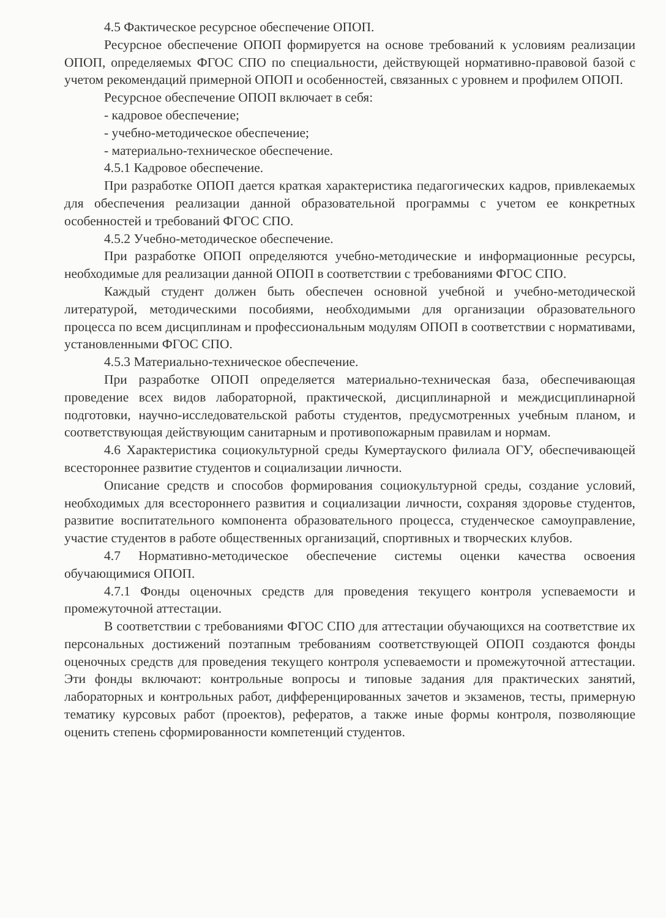4.5 Фактическое ресурсное обеспечение ОПОП.
Ресурсное обеспечение ОПОП формируется на основе требований к условиям реализации ОПОП, определяемых ФГОС СПО по специальности, действующей нормативно-правовой базой с учетом рекомендаций примерной ОПОП и особенностей, связанных с уровнем и профилем ОПОП.
Ресурсное обеспечение ОПОП включает в себя:
- кадровое обеспечение;
- учебно-методическое обеспечение;
- материально-техническое обеспечение.
4.5.1 Кадровое обеспечение.
При разработке ОПОП дается краткая характеристика педагогических кадров, привлекаемых для обеспечения реализации данной образовательной программы с учетом ее конкретных особенностей и требований ФГОС СПО.
4.5.2 Учебно-методическое обеспечение.
При разработке ОПОП определяются учебно-методические и информационные ресурсы, необходимые для реализации данной ОПОП в соответствии с требованиями ФГОС СПО.
Каждый студент должен быть обеспечен основной учебной и учебно-методической литературой, методическими пособиями, необходимыми для организации образовательного процесса по всем дисциплинам и профессиональным модулям ОПОП в соответствии с нормативами, установленными ФГОС СПО.
4.5.3 Материально-техническое обеспечение.
При разработке ОПОП определяется материально-техническая база, обеспечивающая проведение всех видов лабораторной, практической, дисциплинарной и междисциплинарной подготовки, научно-исследовательской работы студентов, предусмотренных учебным планом, и соответствующая действующим санитарным и противопожарным правилам и нормам.
4.6 Характеристика социокультурной среды Кумертауского филиала ОГУ, обеспечивающей всестороннее развитие студентов и социализации личности.
Описание средств и способов формирования социокультурной среды, создание условий, необходимых для всестороннего развития и социализации личности, сохраняя здоровье студентов, развитие воспитательного компонента образовательного процесса, студенческое самоуправление, участие студентов в работе общественных организаций, спортивных и творческих клубов.
4.7 Нормативно-методическое обеспечение системы оценки качества освоения обучающимися ОПОП.
4.7.1 Фонды оценочных средств для проведения текущего контроля успеваемости и промежуточной аттестации.
В соответствии с требованиями ФГОС СПО для аттестации обучающихся на соответствие их персональных достижений поэтапным требованиям соответствующей ОПОП создаются фонды оценочных средств для проведения текущего контроля успеваемости и промежуточной аттестации. Эти фонды включают: контрольные вопросы и типовые задания для практических занятий, лабораторных и контрольных работ, дифференцированных зачетов и экзаменов, тесты, примерную тематику курсовых работ (проектов), рефератов, а также иные формы контроля, позволяющие оценить степень сформированности компетенций студентов.